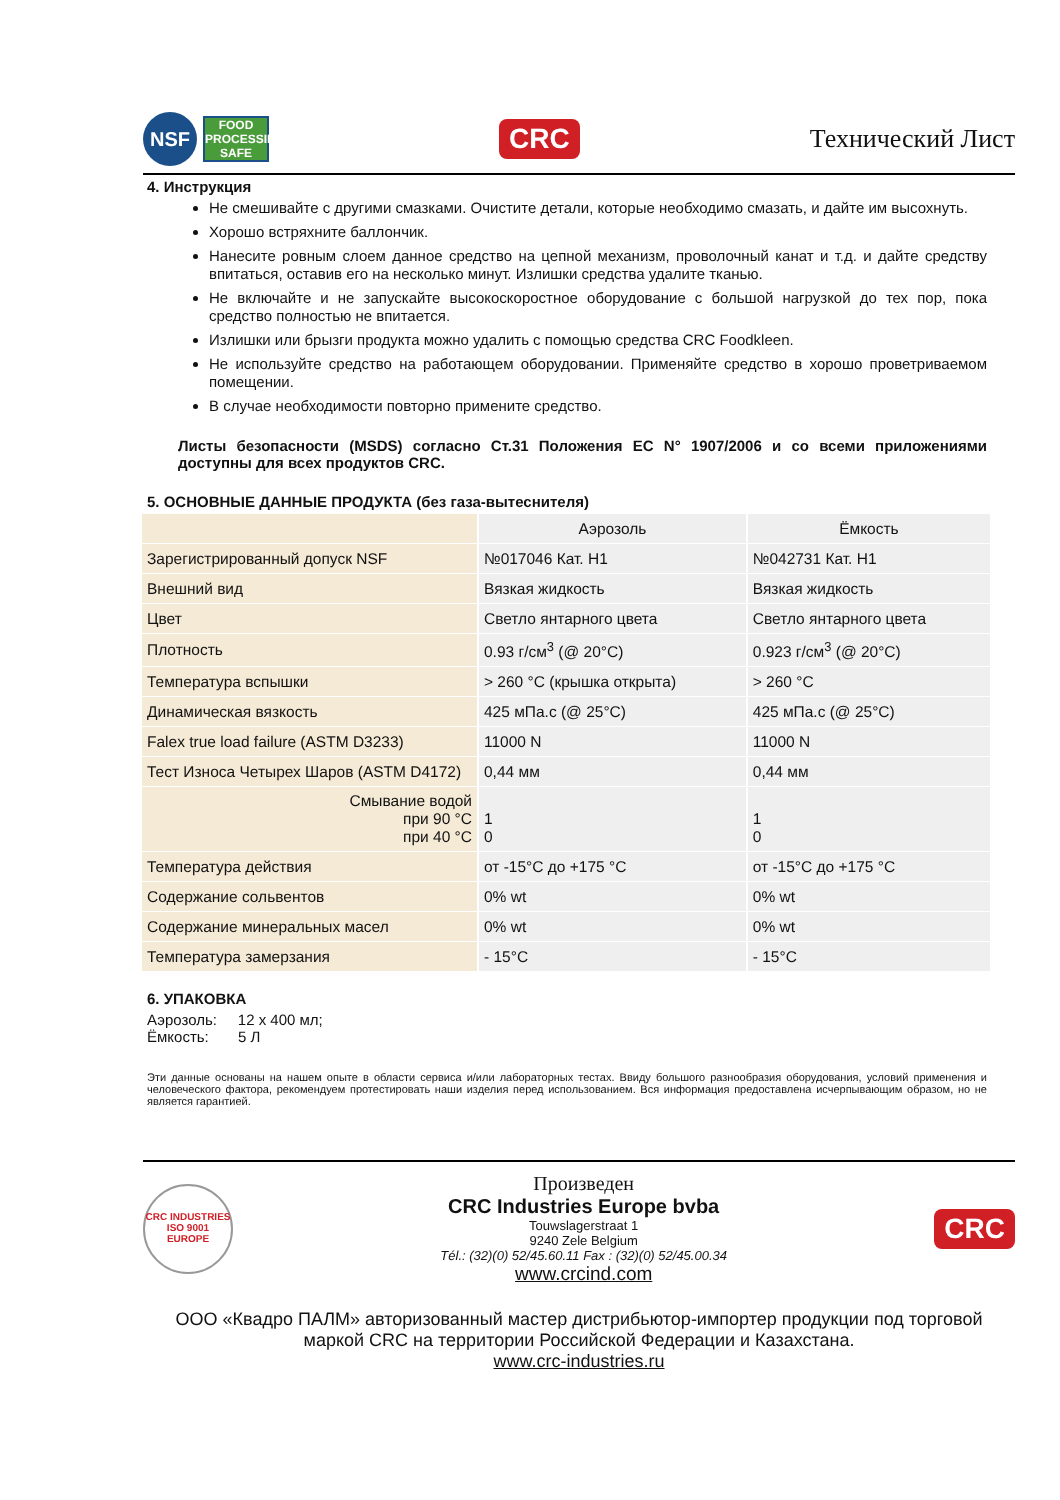NSF
FOOD
PROCESSING
SAFE
CRC
Технический Лист
4. Инструкция
Не смешивайте с другими смазками. Очистите детали, которые необходимо смазать, и дайте им высохнуть.
Хорошо встряхните баллончик.
Нанесите ровным слоем данное средство на цепной механизм, проволочный канат и т.д. и дайте средству впитаться, оставив его на несколько минут. Излишки средства удалите тканью.
Не включайте и не запускайте высокоскоростное оборудование с большой нагрузкой до тех пор, пока средство полностью не впитается.
Излишки или брызги продукта можно удалить с помощью средства CRC Foodkleen.
Не используйте средство на работающем оборудовании. Применяйте средство в хорошо проветриваемом помещении.
В случае необходимости повторно примените средство.
Листы безопасности (MSDS) согласно Ст.31 Положения ЕС N° 1907/2006 и со всеми приложениями доступны для всех продуктов CRC.
5. ОСНОВНЫЕ ДАННЫЕ ПРОДУКТА (без газа-вытеснителя)
| | Аэрозоль | Ёмкость |
| Зарегистрированный допуск NSF | №017046 Кат. H1 | №042731 Кат. H1 |
| Внешний вид | Вязкая жидкость | Вязкая жидкость |
| Цвет | Светло янтарного цвета | Светло янтарного цвета |
| Плотность | 0.93 г/см<sup>3</sup> (@ 20°C) | 0.923 г/см<sup>3</sup> (@ 20°C) |
| Температура вспышки | > 260 °C (крышка открыта) | > 260 °C |
| Динамическая вязкость | 425 мПа.с (@ 25°C) | 425 мПа.с (@ 25°C) |
| Falex true load failure (ASTM D3233) | 11000 N | 11000 N |
| Тест Износа Четырех Шаров (ASTM D4172) | 0,44 мм | 0,44 мм |
| Смывание водой при 90 °C при 40 °C | 1 0 | 1 0 |
| Температура действия | от -15°C до +175 °C | от -15°C до +175 °C |
| Содержание сольвентов | 0% wt | 0% wt |
| Содержание минеральных масел | 0% wt | 0% wt |
| Температура замерзания | - 15°C | - 15°C |
6. УПАКОВКА
Аэрозоль: 12 x 400 мл;
Ёмкость: 5 Л
Эти данные основаны на нашем опыте в области сервиса и/или лабораторных тестах. Ввиду большого разнообразия оборудования, условий применения и человеческого фактора, рекомендуем протестировать наши изделия перед использованием. Вся информация предоставлена исчерпывающим образом, но не является гарантией.
CRC INDUSTRIES
ISO 9001
EUROPE
Произведен
CRC Industries Europe bvba
Touwslagerstraat 1
9240 Zele Belgium
Tél.: (32)(0) 52/45.60.11 Fax : (32)(0) 52/45.00.34
www.crcind.com
CRC
ООО «Квадро ПАЛМ» авторизованный мастер дистрибьютор-импортер продукции под торговой маркой CRC на территории Российской Федерации и Казахстана.
www.crc-industries.ru